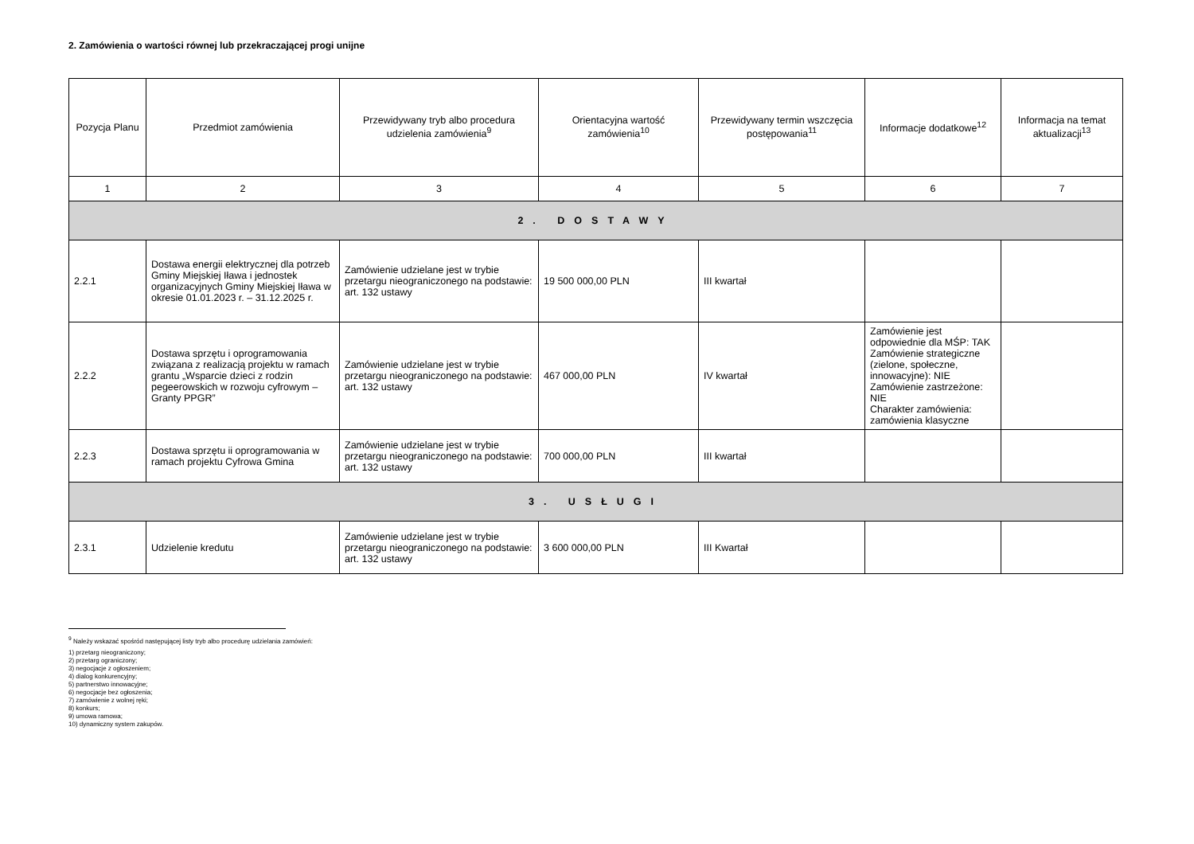2. Zamówienia o wartości równej lub przekraczającej progi unijne
| Pozycja Planu | Przedmiot zamówienia | Przewidywany tryb albo procedura udzielenia zamówienia<sup>9</sup> | Orientacyjna wartość zamówienia<sup>10</sup> | Przewidywany termin wszczęcia postępowania<sup>11</sup> | Informacje dodatkowe<sup>12</sup> | Informacja na temat aktualizacji<sup>13</sup> |
| --- | --- | --- | --- | --- | --- | --- |
| 1 | 2 | 3 | 4 | 5 | 6 | 7 |
| 2. DOSTAWY | | | | | | |
| 2.2.1 | Dostawa energii elektrycznej dla potrzeb Gminy Miejskiej Iława i jednostek organizacyjnych Gminy Miejskiej Iława w okresie 01.01.2023 r. – 31.12.2025 r. | Zamówienie udzielane jest w trybie przetargu nieograniczonego na podstawie: art. 132 ustawy | 19 500 000,00 PLN | III kwartał | | |
| 2.2.2 | Dostawa sprzętu i oprogramowania związana z realizacją projektu w ramach grantu „Wsparcie dzieci z rodzin pegeerowskich w rozwoju cyfrowym – Granty PPGR” | Zamówienie udzielane jest w trybie przetargu nieograniczonego na podstawie: art. 132 ustawy | 467 000,00 PLN | IV kwartał | Zamówienie jest odpowiednie dla MŚP: TAK Zamówienie strategiczne (zielone, społeczne, innowacyjne): NIE Zamówienie zastrzeżone: NIE Charakter zamówienia: zamówienia klasyczne | |
| 2.2.3 | Dostawa sprzętu ii oprogramowania w ramach projektu Cyfrowa Gmina | Zamówienie udzielane jest w trybie przetargu nieograniczonego na podstawie: art. 132 ustawy | 700 000,00 PLN | III kwartał | | |
| 3. USŁUGI | | | | | | |
| 2.3.1 | Udzielenie kredutu | Zamówienie udzielane jest w trybie przetargu nieograniczonego na podstawie: art. 132 ustawy | 3 600 000,00 PLN | III Kwartał | | |
<sup>9</sup> Należy wskazać spośród następującej listy tryb albo procedurę udzielania zamówień:
1) przetarg nieograniczony;
2) przetarg ograniczony;
3) negocjacje z ogłoszeniem;
4) dialog konkurencyjny;
5) partnerstwo innowacyjne;
6) negocjacje bez ogłoszenia;
7) zamówienie z wolnej ręki;
8) konkurs;
9) umowa ramowa;
10) dynamiczny system zakupów.